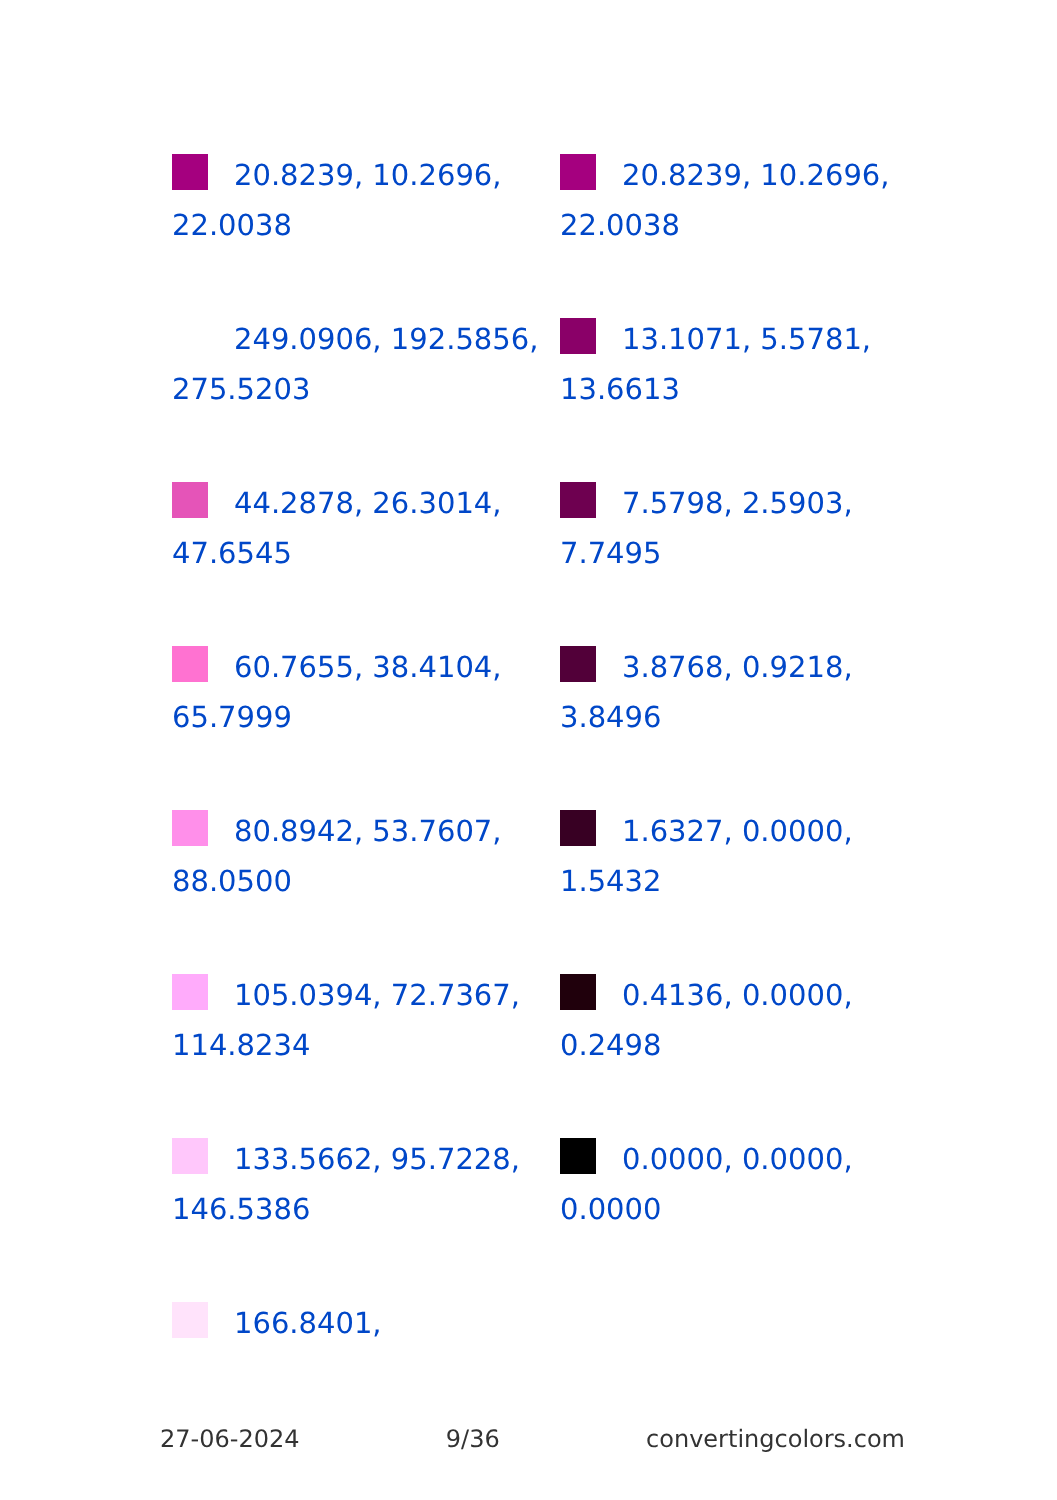20.8239, 10.2696, 22.0038
20.8239, 10.2696, 22.0038
249.0906, 192.5856, 275.5203
13.1071, 5.5781, 13.6613
44.2878, 26.3014, 47.6545
7.5798, 2.5903, 7.7495
60.7655, 38.4104, 65.7999
3.8768, 0.9218, 3.8496
80.8942, 53.7607, 88.0500
1.6327, 0.0000, 1.5432
105.0394, 72.7367, 114.8234
0.4136, 0.0000, 0.2498
133.5662, 95.7228, 146.5386
0.0000, 0.0000, 0.0000
166.8401,
27-06-2024 9/36 convertingcolors.com